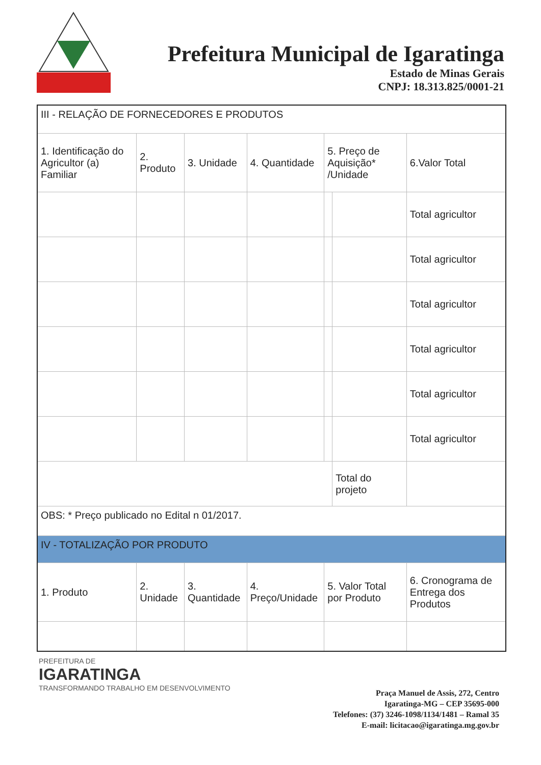Prefeitura Municipal de Igaratinga
Estado de Minas Gerais
CNPJ: 18.313.825/0001-21
| III - RELAÇÃO DE FORNECEDORES E PRODUTOS | | | | | | |
| 1. Identificação do Agricultor (a) Familiar | 2. Produto | 3. Unidade | 4. Quantidade | 5. Preço de Aquisição* /Unidade | | 6.Valor Total |
| | | | | | | Total agricultor |
| | | | | | | Total agricultor |
| | | | | | | Total agricultor |
| | | | | | | Total agricultor |
| | | | | | | Total agricultor |
| | | | | | | Total agricultor |
| | | | | | Total do projeto | |
| OBS: * Preço publicado no Edital n 01/2017. | | | | | | |
| IV - TOTALIZAÇÃO POR PRODUTO | | | | | | |
| 1. Produto | 2. Unidade | 3. Quantidade | 4. Preço/Unidade | 5. Valor Total por Produto | | 6. Cronograma de Entrega dos Produtos |
PREFEITURA DE
IGARATINGA
TRANSFORMANDO TRABALHO EM DESENVOLVIMENTO
Praça Manuel de Assis, 272, Centro
Igaratinga-MG – CEP 35695-000
Telefones: (37) 3246-1098/1134/1481 – Ramal 35
E-mail: licitacao@igaratinga.mg.gov.br